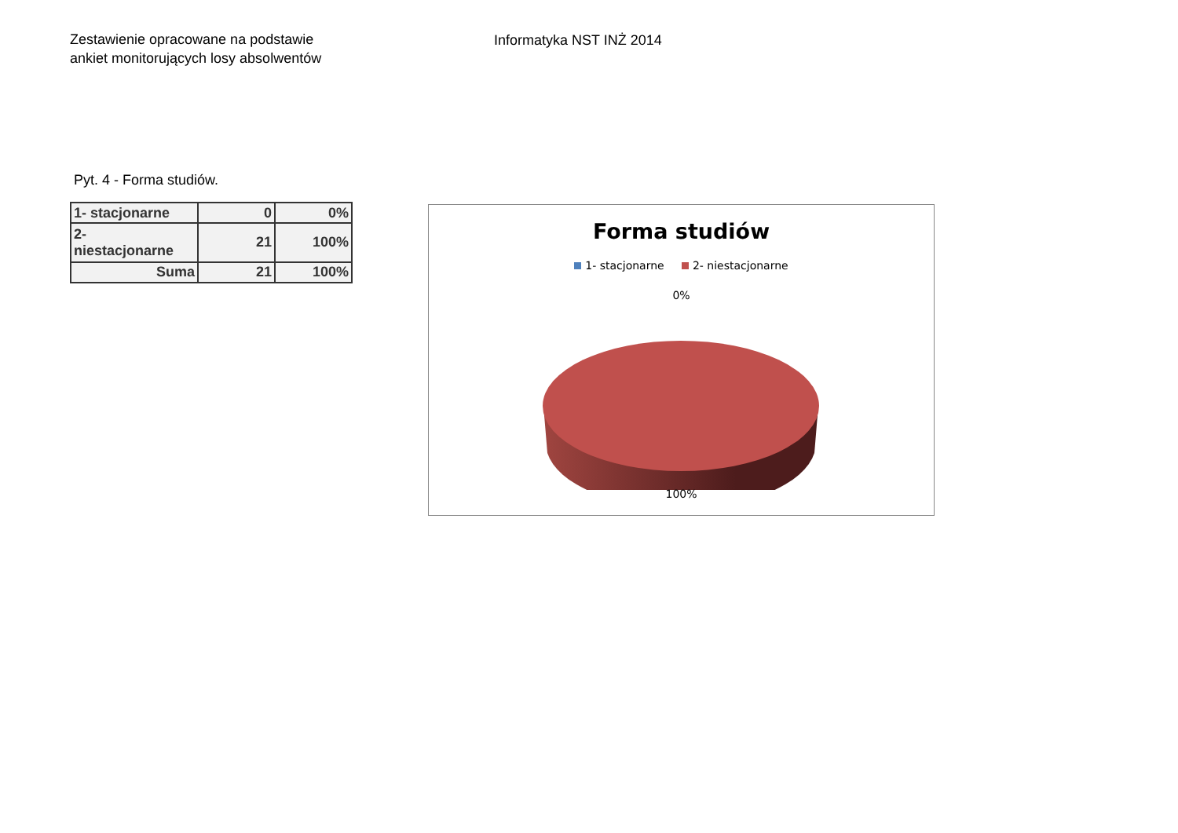Zestawienie opracowane na podstawie
ankiet monitorujących losy absolwentów
Informatyka NST INŻ 2014
Pyt. 4 - Forma studiów.
| 1- stacjonarne | 0 | 0% |
| 2- niestacjonarne | 21 | 100% |
| Suma | 21 | 100% |
Forma studiów
1- stacjonarne 2- niestacjonarne
0%
100%